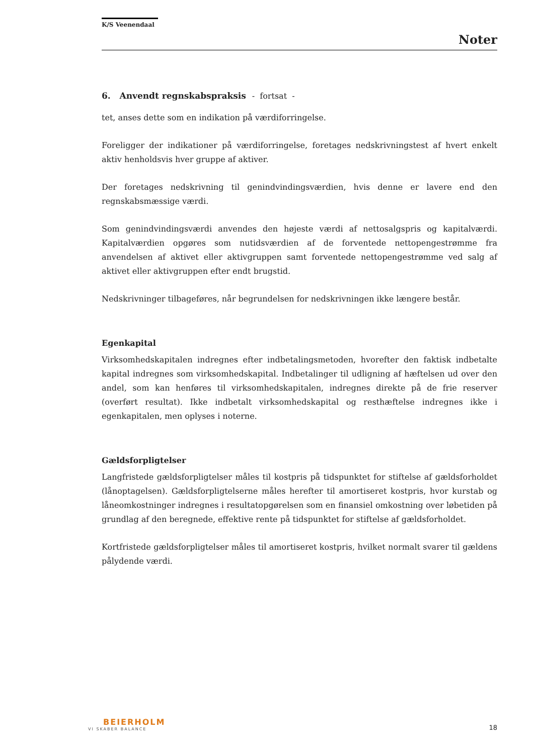K/S Veenendaal
Noter
6. Anvendt regnskabspraksis - fortsat -
tet, anses dette som en indikation på værdiforringelse.
Foreligger der indikationer på værdiforringelse, foretages nedskrivningstest af hvert enkelt aktiv henholdsvis hver gruppe af aktiver.
Der foretages nedskrivning til genindvindingsværdien, hvis denne er lavere end den regnskabsmæssige værdi.
Som genindvindingsværdi anvendes den højeste værdi af nettosalgspris og kapitalværdi. Kapitalværdien opgøres som nutidsværdien af de forventede nettopengestrømme fra anvendelsen af aktivet eller aktivgruppen samt forventede nettopengestrømme ved salg af aktivet eller aktivgruppen efter endt brugstid.
Nedskrivninger tilbageføres, når begrundelsen for nedskrivningen ikke længere består.
Egenkapital
Virksomhedskapitalen indregnes efter indbetalingsmetoden, hvorefter den faktisk indbetalte kapital indregnes som virksomhedskapital. Indbetalinger til udligning af hæftelsen ud over den andel, som kan henføres til virksomhedskapitalen, indregnes direkte på de frie reserver (overført resultat). Ikke indbetalt virksomhedskapital og resthæftelse indregnes ikke i egenkapitalen, men oplyses i noterne.
Gældsforpligtelser
Langfristede gældsforpligtelser måles til kostpris på tidspunktet for stiftelse af gældsforholdet (lånoptagelsen). Gældsforpligtelserne måles herefter til amortiseret kostpris, hvor kurstab og låneomkostninger indregnes i resultatopgørelsen som en finansiel omkostning over løbetiden på grundlag af den beregnede, effektive rente på tidspunktet for stiftelse af gældsforholdet.
Kortfristede gældsforpligtelser måles til amortiseret kostpris, hvilket normalt svarer til gældens pålydende værdi.
BEIERHOLM
VI SKABER BALANCE
18